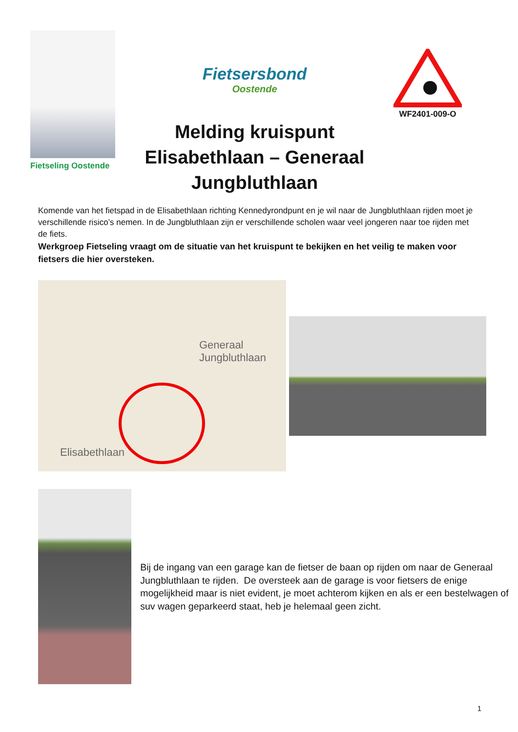Fietseling Oostende
Fietsersbond
Oostende
Melding kruispunt
Elisabethlaan – Generaal Jungbluthlaan
WF2401-009-O
Komende van het fietspad in de Elisabethlaan richting Kennedyrondpunt en je wil naar de Jungbluthlaan rijden moet je verschillende risico’s nemen. In de Jungbluthlaan zijn er verschillende scholen waar veel jongeren naar toe rijden met de fiets.
Werkgroep Fietseling vraagt om de situatie van het kruispunt te bekijken en het veilig te maken voor fietsers die hier oversteken.
Elisabethlaan
Generaal Jungbluthlaan
Bij de ingang van een garage kan de fietser de baan op rijden om naar de Generaal Jungbluthlaan te rijden. De oversteek aan de garage is voor fietsers de enige mogelijkheid maar is niet evident, je moet achterom kijken en als er een bestelwagen of suv wagen geparkeerd staat, heb je helemaal geen zicht.
1